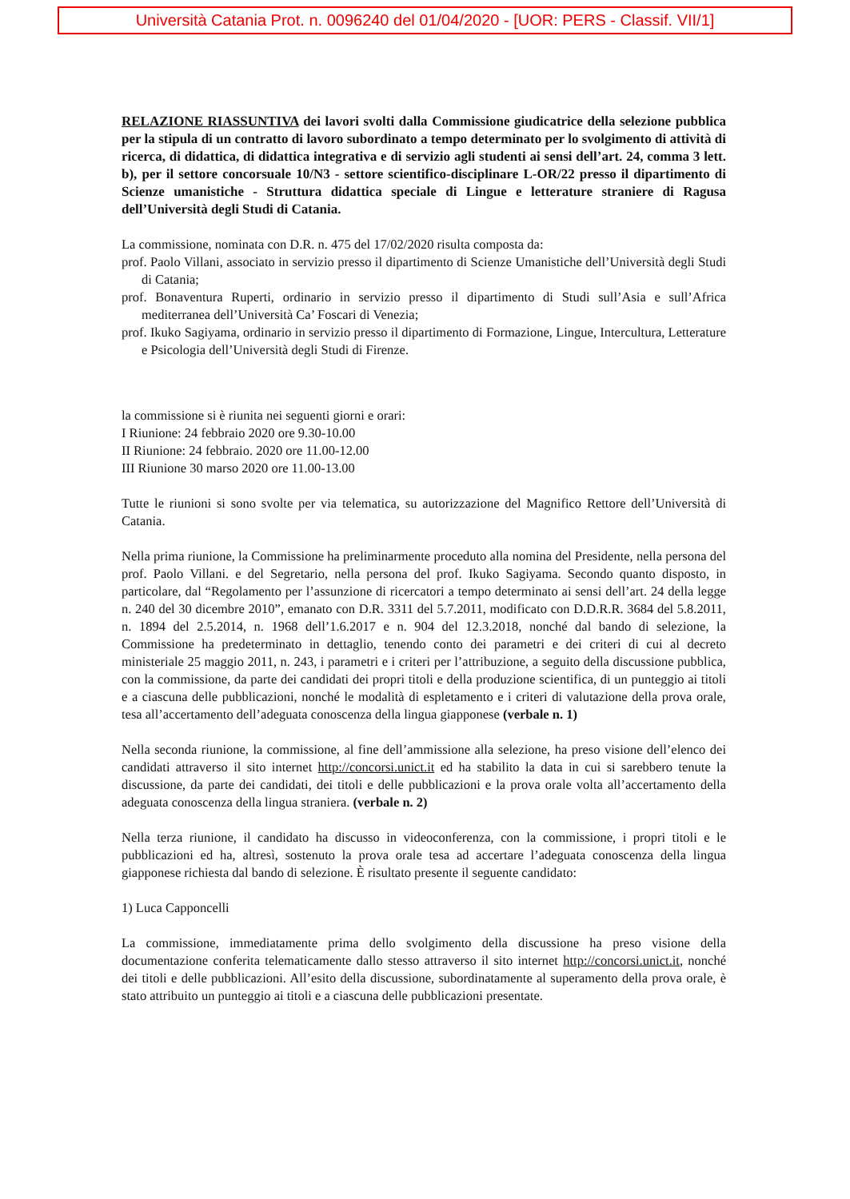Università Catania Prot. n. 0096240 del 01/04/2020 - [UOR: PERS - Classif. VII/1]
RELAZIONE RIASSUNTIVA dei lavori svolti dalla Commissione giudicatrice della selezione pubblica per la stipula di un contratto di lavoro subordinato a tempo determinato per lo svolgimento di attività di ricerca, di didattica, di didattica integrativa e di servizio agli studenti ai sensi dell’art. 24, comma 3 lett. b), per il settore concorsuale 10/N3 - settore scientifico-disciplinare L-OR/22 presso il dipartimento di Scienze umanistiche - Struttura didattica speciale di Lingue e letterature straniere di Ragusa dell’Università degli Studi di Catania.
La commissione, nominata con D.R. n. 475 del 17/02/2020 risulta composta da:
prof. Paolo Villani, associato in servizio presso il dipartimento di Scienze Umanistiche dell’Università degli Studi di Catania;
prof. Bonaventura Ruperti, ordinario in servizio presso il dipartimento di Studi sull’Asia e sull’Africa mediterranea dell’Università Ca’ Foscari di Venezia;
prof. Ikuko Sagiyama, ordinario in servizio presso il dipartimento di Formazione, Lingue, Intercultura, Letterature e Psicologia dell’Università degli Studi di Firenze.
la commissione si è riunita nei seguenti giorni e orari:
I Riunione: 24 febbraio 2020 ore 9.30-10.00
II Riunione: 24 febbraio. 2020 ore 11.00-12.00
III Riunione 30 marso 2020 ore 11.00-13.00
Tutte le riunioni si sono svolte per via telematica, su autorizzazione del Magnifico Rettore dell’Università di Catania.
Nella prima riunione, la Commissione ha preliminarmente proceduto alla nomina del Presidente, nella persona del prof. Paolo Villani. e del Segretario, nella persona del prof. Ikuko Sagiyama. Secondo quanto disposto, in particolare, dal “Regolamento per l’assunzione di ricercatori a tempo determinato ai sensi dell’art. 24 della legge n. 240 del 30 dicembre 2010”, emanato con D.R. 3311 del 5.7.2011, modificato con D.D.R.R. 3684 del 5.8.2011, n. 1894 del 2.5.2014, n. 1968 dell’1.6.2017 e n. 904 del 12.3.2018, nonché dal bando di selezione, la Commissione ha predeterminato in dettaglio, tenendo conto dei parametri e dei criteri di cui al decreto ministeriale 25 maggio 2011, n. 243, i parametri e i criteri per l’attribuzione, a seguito della discussione pubblica, con la commissione, da parte dei candidati dei propri titoli e della produzione scientifica, di un punteggio ai titoli e a ciascuna delle pubblicazioni, nonché le modalità di espletamento e i criteri di valutazione della prova orale, tesa all’accertamento dell’adeguata conoscenza della lingua giapponese (verbale n. 1)
Nella seconda riunione, la commissione, al fine dell’ammissione alla selezione, ha preso visione dell’elenco dei candidati attraverso il sito internet http://concorsi.unict.it ed ha stabilito la data in cui si sarebbero tenute la discussione, da parte dei candidati, dei titoli e delle pubblicazioni e la prova orale volta all’accertamento della adeguata conoscenza della lingua straniera. (verbale n. 2)
Nella terza riunione, il candidato ha discusso in videoconferenza, con la commissione, i propri titoli e le pubblicazioni ed ha, altresì, sostenuto la prova orale tesa ad accertare l’adeguata conoscenza della lingua giapponese richiesta dal bando di selezione. È risultato presente il seguente candidato:
1) Luca Capponcelli
La commissione, immediatamente prima dello svolgimento della discussione ha preso visione della documentazione conferita telematicamente dallo stesso attraverso il sito internet http://concorsi.unict.it, nonché dei titoli e delle pubblicazioni. All’esito della discussione, subordinatamente al superamento della prova orale, è stato attribuito un punteggio ai titoli e a ciascuna delle pubblicazioni presentate.